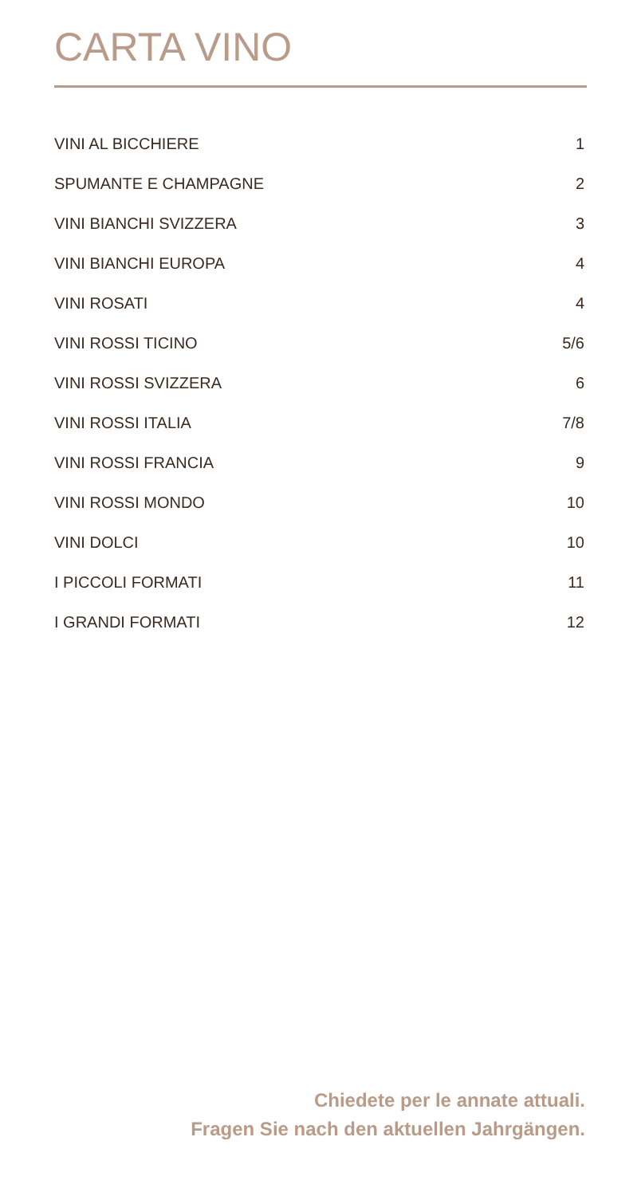CARTA VINO
| VINI AL BICCHIERE | 1 |
| SPUMANTE E CHAMPAGNE | 2 |
| VINI BIANCHI SVIZZERA | 3 |
| VINI BIANCHI EUROPA | 4 |
| VINI ROSATI | 4 |
| VINI ROSSI TICINO | 5/6 |
| VINI ROSSI SVIZZERA | 6 |
| VINI ROSSI ITALIA | 7/8 |
| VINI ROSSI FRANCIA | 9 |
| VINI ROSSI MONDO | 10 |
| VINI DOLCI | 10 |
| I PICCOLI FORMATI | 11 |
| I GRANDI FORMATI | 12 |
Chiedete per le annate attuali.
Fragen Sie nach den aktuellen Jahrgängen.